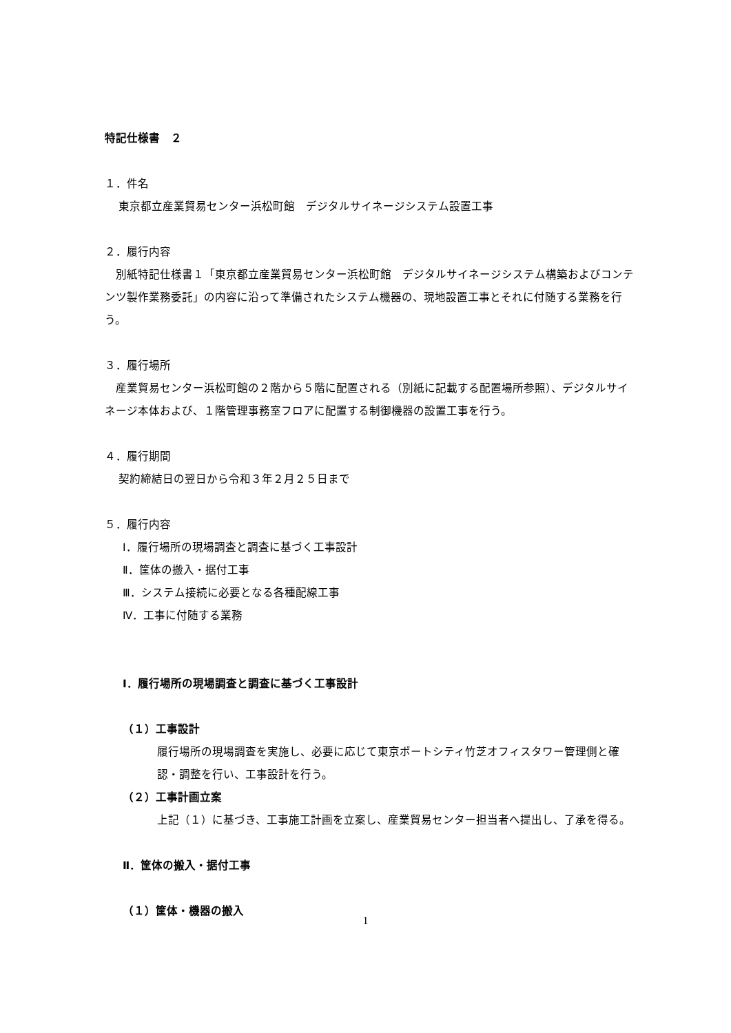特記仕様書　２
１．件名
東京都立産業貿易センター浜松町館　デジタルサイネージシステム設置工事
２．履行内容
　別紙特記仕様書１「東京都立産業貿易センター浜松町館　デジタルサイネージシステム構築およびコンテンツ製作業務委託」の内容に沿って準備されたシステム機器の、現地設置工事とそれに付随する業務を行う。
３．履行場所
　産業貿易センター浜松町館の２階から５階に配置される（別紙に記載する配置場所参照）、デジタルサイネージ本体および、１階管理事務室フロアに配置する制御機器の設置工事を行う。
４．履行期間
契約締結日の翌日から令和３年２月２５日まで
５．履行内容
Ⅰ．履行場所の現場調査と調査に基づく工事設計
Ⅱ．筐体の搬入・据付工事
Ⅲ．システム接続に必要となる各種配線工事
Ⅳ．工事に付随する業務
Ⅰ．履行場所の現場調査と調査に基づく工事設計
（１）工事設計
履行場所の現場調査を実施し、必要に応じて東京ポートシティ竹芝オフィスタワー管理側と確認・調整を行い、工事設計を行う。
（２）工事計画立案
上記（１）に基づき、工事施工計画を立案し、産業貿易センター担当者へ提出し、了承を得る。
Ⅱ．筐体の搬入・据付工事
（１）筐体・機器の搬入
1